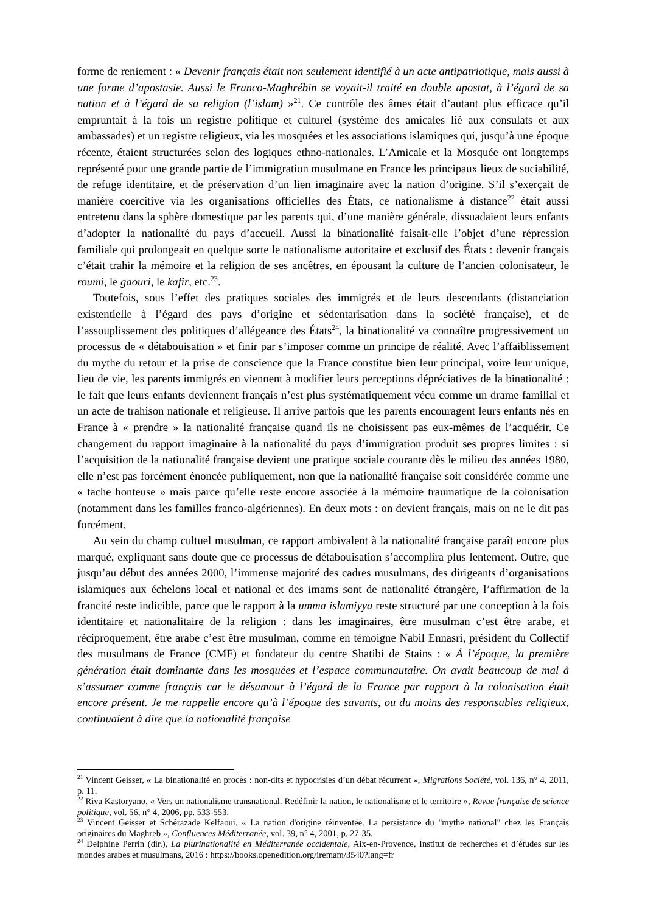forme de reniement : « Devenir français était non seulement identifié à un acte antipatriotique, mais aussi à une forme d’apostasie. Aussi le Franco-Maghrébin se voyait-il traité en double apostat, à l’égard de sa nation et à l’égard de sa religion (l’islam) »<sup>21</sup>. Ce contrôle des âmes était d’autant plus efficace qu’il empruntait à la fois un registre politique et culturel (système des amicales lié aux consulats et aux ambassades) et un registre religieux, via les mosquées et les associations islamiques qui, jusqu’à une époque récente, étaient structurées selon des logiques ethno-nationales. L’Amicale et la Mosquée ont longtemps représenté pour une grande partie de l’immigration musulmane en France les principaux lieux de sociabilité, de refuge identitaire, et de préservation d’un lien imaginaire avec la nation d’origine. S’il s’exerçait de manière coercitive via les organisations officielles des États, ce nationalisme à distance<sup>22</sup> était aussi entretenu dans la sphère domestique par les parents qui, d’une manière générale, dissuadaient leurs enfants d’adopter la nationalité du pays d’accueil. Aussi la binationalité faisait-elle l’objet d’une répression familiale qui prolongeait en quelque sorte le nationalisme autoritaire et exclusif des États : devenir français c’était trahir la mémoire et la religion de ses ancêtres, en épousant la culture de l’ancien colonisateur, le roumi, le gaouri, le kafir, etc.<sup>23</sup>.
Toutefois, sous l’effet des pratiques sociales des immigrés et de leurs descendants (distanciation existentielle à l’égard des pays d’origine et sédentarisation dans la société française), et de l’assouplissement des politiques d’allégeance des États<sup>24</sup>, la binationalité va connaître progressivement un processus de « détabouisation » et finir par s’imposer comme un principe de réalité. Avec l’affaiblissement du mythe du retour et la prise de conscience que la France constitue bien leur principal, voire leur unique, lieu de vie, les parents immigrés en viennent à modifier leurs perceptions dépréciatives de la binationalité : le fait que leurs enfants deviennent français n’est plus systématiquement vécu comme un drame familial et un acte de trahison nationale et religieuse. Il arrive parfois que les parents encouragent leurs enfants nés en France à « prendre » la nationalité française quand ils ne choisissent pas eux-mêmes de l’acquérir. Ce changement du rapport imaginaire à la nationalité du pays d’immigration produit ses propres limites : si l’acquisition de la nationalité française devient une pratique sociale courante dès le milieu des années 1980, elle n’est pas forcément énoncée publiquement, non que la nationalité française soit considérée comme une « tache honteuse » mais parce qu’elle reste encore associée à la mémoire traumatique de la colonisation (notamment dans les familles franco-algériennes). En deux mots : on devient français, mais on ne le dit pas forcément.
Au sein du champ cultuel musulman, ce rapport ambivalent à la nationalité française paraît encore plus marqué, expliquant sans doute que ce processus de détabouisation s’accomplira plus lentement. Outre, que jusqu’au début des années 2000, l’immense majorité des cadres musulmans, des dirigeants d’organisations islamiques aux échelons local et national et des imams sont de nationalité étrangère, l’affirmation de la francité reste indicible, parce que le rapport à la umma islamiyya reste structuré par une conception à la fois identitaire et nationalitaire de la religion : dans les imaginaires, être musulman c’est être arabe, et réciproquement, être arabe c’est être musulman, comme en témoigne Nabil Ennasri, président du Collectif des musulmans de France (CMF) et fondateur du centre Shatibi de Stains : « Á l’époque, la première génération était dominante dans les mosquées et l’espace communautaire. On avait beaucoup de mal à s’assumer comme français car le désamour à l’égard de la France par rapport à la colonisation était encore présent. Je me rappelle encore qu’à l’époque des savants, ou du moins des responsables religieux, continuaient à dire que la nationalité française
<sup>21</sup> Vincent Geisser, « La binationalité en procès : non-dits et hypocrisies d’un débat récurrent », Migrations Société, vol. 136, n° 4, 2011, p. 11.
<sup>22</sup> Riva Kastoryano, « Vers un nationalisme transnational. Redéfinir la nation, le nationalisme et le territoire », Revue française de science politique, vol. 56, n° 4, 2006, pp. 533-553.
<sup>23</sup> Vincent Geisser et Schérazade Kelfaoui. « La nation d'origine réinventée. La persistance du "mythe national" chez les Français originaires du Maghreb », Confluences Méditerranée, vol. 39, n° 4, 2001, p. 27-35.
<sup>24</sup> Delphine Perrin (dir.), La plurinationalité en Méditerranée occidentale, Aix-en-Provence, Institut de recherches et d’études sur les mondes arabes et musulmans, 2016 : https://books.openedition.org/iremam/3540?lang=fr